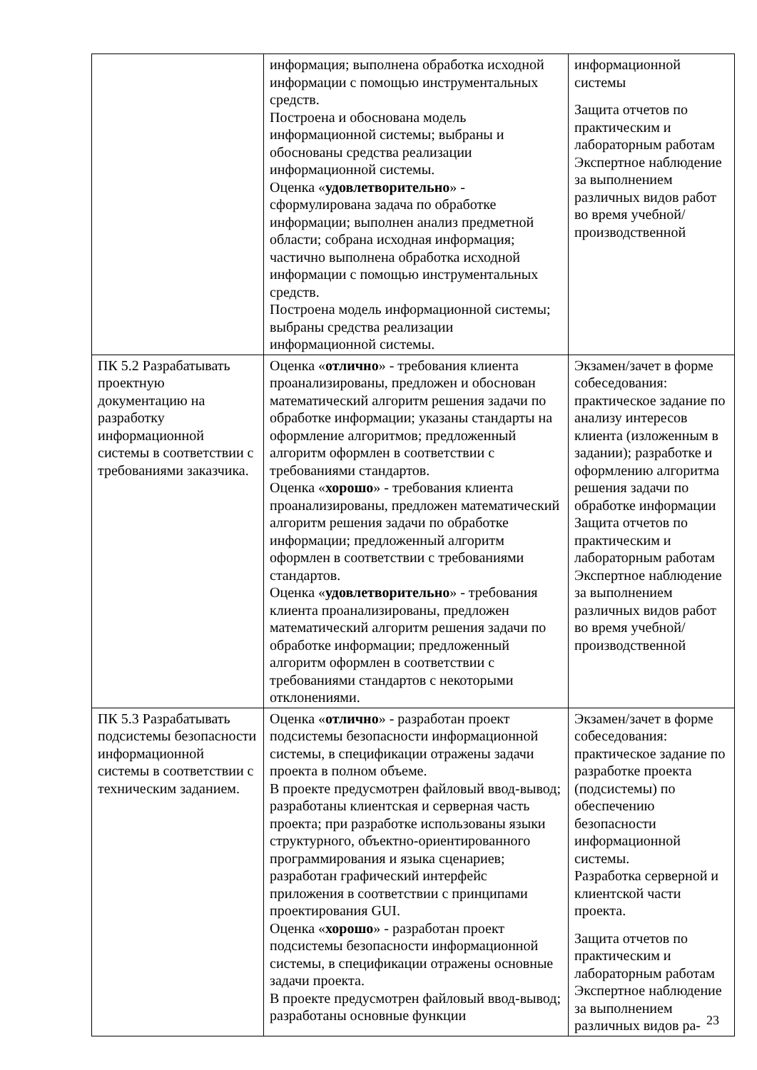| | информация; выполнена обработка исходной информации с помощью инструментальных средств. Построена и обоснована модель информационной системы; выбраны и обоснованы средства реализации информационной системы. Оценка « удовлетворительно » - сформулирована задача по обработке информации; выполнен анализ предметной области; собрана исходная информация; частично выполнена обработка исходной информации с помощью инструментальных средств. Построена модель информационной системы; выбраны средства реализации информационной системы. | информационной системы Защита отчетов по практическим и лабораторным работам Экспертное наблюдение за выполнением различных видов работ во время учебной/ производственной |
| ПК 5.2 Разрабатывать проектную документацию на разработку информационной системы в соответствии с требованиями заказчика. | Оценка « отлично » - требования клиента проанализированы, предложен и обоснован математический алгоритм решения задачи по обработке информации; указаны стандарты на оформление алгоритмов; предложенный алгоритм оформлен в соответствии с требованиями стандартов. Оценка « хорошо » - требования клиента проанализированы, предложен математический алгоритм решения задачи по обработке информации; предложенный алгоритм оформлен в соответствии с требованиями стандартов. Оценка « удовлетворительно » - требования клиента проанализированы, предложен математический алгоритм решения задачи по обработке информации; предложенный алгоритм оформлен в соответствии с требованиями стандартов с некоторыми отклонениями. | Экзамен/зачет в форме собеседования: практическое задание по анализу интересов клиента (изложенным в задании); разработке и оформлению алгоритма решения задачи по обработке информации Защита отчетов по практическим и лабораторным работам Экспертное наблюдение за выполнением различных видов работ во время учебной/ производственной |
| ПК 5.3 Разрабатывать подсистемы безопасности информационной системы в соответствии с техническим заданием. | Оценка « отлично » - разработан проект подсистемы безопасности информационной системы, в спецификации отражены задачи проекта в полном объеме. В проекте предусмотрен файловый ввод-вывод; разработаны клиентская и серверная часть проекта; при разработке использованы языки структурного, объектно-ориентированного программирования и языка сценариев; разработан графический интерфейс приложения в соответствии с принципами проектирования GUI. Оценка « хорошо » - разработан проект подсистемы безопасности информационной системы, в спецификации отражены основные задачи проекта. В проекте предусмотрен файловый ввод-вывод; разработаны основные функции | Экзамен/зачет в форме собеседования: практическое задание по разработке проекта (подсистемы) по обеспечению безопасности информационной системы. Разработка серверной и клиентской части проекта. Защита отчетов по практическим и лабораторным работам Экспертное наблюдение за выполнением различных видов ра- |
23